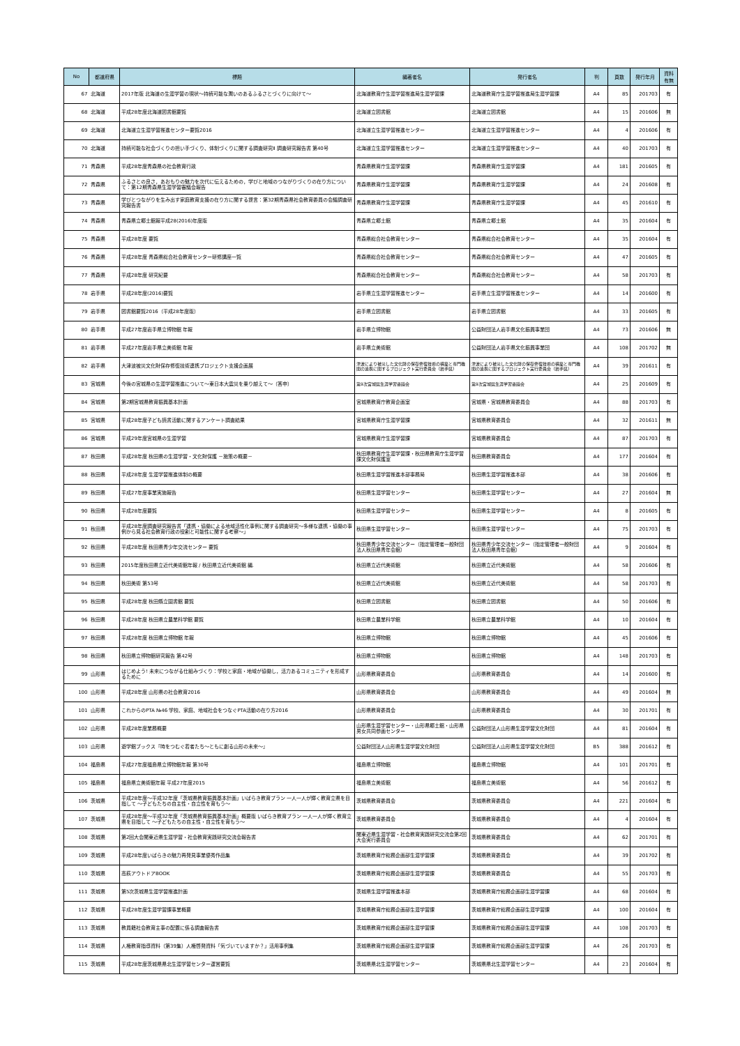| No | 都道府県 | 標題 | 編著者名 | 発行者名 | 判 | 頁数 | 発行年月 | 資料 有無 |
| --- | --- | --- | --- | --- | --- | --- | --- | --- |
| 67 | 北海道 | 2017年版 北海道の生涯学習の現状～持続可能な潤いのあるふるさとづくりに向けて～ | 北海道教育庁生涯学習推進局生涯学習課 | 北海道教育庁生涯学習推進局生涯学習課 | A4 | 85 | 201703 | 有 |
| 68 | 北海道 | 平成28年度北海道図書館要覧 | 北海道立図書館 | 北海道立図書館 | A4 | 15 | 201606 | 無 |
| 69 | 北海道 | 北海道立生涯学習推進センター要覧2016 | 北海道立生涯学習推進センター | 北海道立生涯学習推進センター | A4 | 4 | 201606 | 有 |
| 70 | 北海道 | 持続可能な社会づくりの担い手づくり、体制づくりに関する調査研究Ⅱ 調査研究報告書 第40号 | 北海道立生涯学習推進センター | 北海道立生涯学習推進センター | A4 | 40 | 201703 | 有 |
| 71 | 青森県 | 平成28年度青森県の社会教育行政 | 青森県教育庁生涯学習課 | 青森県教育庁生涯学習課 | A4 | 181 | 201605 | 有 |
| 72 | 青森県 | ふるさとの良さ，あおもりの魅力を次代に伝えるための，学びと地域のつながりづくりの在り方について：第12期青森県生涯学習審議会報告 | 青森県教育庁生涯学習課 | 青森県教育庁生涯学習課 | A4 | 24 | 201608 | 有 |
| 73 | 青森県 | 学びとつながりを生み出す家庭教育支援の在り方に関する提言：第32期青森県社会教育委員の会議調査研究報告書 | 青森県教育庁生涯学習課 | 青森県教育庁生涯学習課 | A4 | 45 | 201610 | 有 |
| 74 | 青森県 | 青森県立郷土館報平成28(2016)年度版 | 青森県立郷土館 | 青森県立郷土館 | A4 | 35 | 201604 | 有 |
| 75 | 青森県 | 平成28年度 要覧 | 青森県総合社会教育センター | 青森県総合社会教育センター | A4 | 35 | 201604 | 有 |
| 76 | 青森県 | 平成28年度 青森県総合社会教育センター研修講座一覧 | 青森県総合社会教育センター | 青森県総合社会教育センター | A4 | 47 | 201605 | 有 |
| 77 | 青森県 | 平成28年度 研究紀要 | 青森県総合社会教育センター | 青森県総合社会教育センター | A4 | 58 | 201703 | 有 |
| 78 | 岩手県 | 平成28年度(2016)要覧 | 岩手県立生涯学習推進センター | 岩手県立生涯学習推進センター | A4 | 14 | 201600 | 有 |
| 79 | 岩手県 | 図書館要覧2016（平成28年度版） | 岩手県立図書館 | 岩手県立図書館 | A4 | 33 | 201605 | 有 |
| 80 | 岩手県 | 平成27年度岩手県立博物館 年報 | 岩手県立博物館 | 公益財団法人岩手県文化振興事業団 | A4 | 73 | 201606 | 無 |
| 81 | 岩手県 | 平成27年度岩手県立美術館 年報 | 岩手県立美術館 | 公益財団法人岩手県文化振興事業団 | A4 | 108 | 201702 | 無 |
| 82 | 岩手県 | 大津波被災文化財保存修復技術連携プロジェクト支援企画展 | 津波により被災した文化財の保存修復技術の構築と専門機関の連携に関するプロジェクト実行委員会（岩手県） | 津波により被災した文化財の保存修復技術の構築と専門機関の連携に関するプロジェクト実行委員会（岩手県） | A4 | 39 | 201611 | 有 |
| 83 | 宮城県 | 今後の宮城県の生涯学習推進について～東日本大震災を乗り越えて～（答申） | 第9次宮城県生涯学習審議会 | 第9次宮城県生涯学習審議会 | A4 | 25 | 201609 | 有 |
| 84 | 宮城県 | 第2期宮城県教育振興基本計画 | 宮城県教育庁教育企画室 | 宮城県・宮城県教育委員会 | A4 | 88 | 201703 | 有 |
| 85 | 宮城県 | 平成28年度子ども読書活動に関するアンケート調査結果 | 宮城県教育庁生涯学習課 | 宮城県教育委員会 | A4 | 32 | 201611 | 無 |
| 86 | 宮城県 | 平成29年度宮城県の生涯学習 | 宮城県教育庁生涯学習課 | 宮城県教育委員会 | A4 | 87 | 201703 | 有 |
| 87 | 秋田県 | 平成28年度 秋田県の生涯学習・文化財保護 －施策の概要－ | 秋田県教育庁生涯学習課・秋田県教育庁生涯学習課文化財保護室 | 秋田県教育委員会 | A4 | 177 | 201604 | 有 |
| 88 | 秋田県 | 平成28年度 生涯学習推進体制の概要 | 秋田県生涯学習推進本部事務局 | 秋田県生涯学習推進本部 | A4 | 38 | 201606 | 有 |
| 89 | 秋田県 | 平成27年度事業実施報告 | 秋田県生涯学習センター | 秋田県生涯学習センター | A4 | 27 | 201604 | 無 |
| 90 | 秋田県 | 平成28年度要覧 | 秋田県生涯学習センター | 秋田県生涯学習センター | A4 | 8 | 201605 | 有 |
| 91 | 秋田県 | 平成28年度調査研究報告書「連携・協働による地域活性化事例に関する調査研究～多様な連携・協働の事例から見る社会教育行政の役割と可能性に関する考察～」 | 秋田県生涯学習センター | 秋田県生涯学習センター | A4 | 75 | 201703 | 有 |
| 92 | 秋田県 | 平成28年度 秋田県青少年交流センター 要覧 | 秋田県青少年交流センター（指定管理者一般財団法人秋田県青年会館） | 秋田県青少年交流センター（指定管理者一般財団法人秋田県青年会館） | A4 | 9 | 201604 | 有 |
| 93 | 秋田県 | 2015年度秋田県立近代美術館年報 / 秋田県立近代美術館 編. | 秋田県立近代美術館 | 秋田県立近代美術館 | A4 | 58 | 201606 | 有 |
| 94 | 秋田県 | 秋田美術 第53号 | 秋田県立近代美術館 | 秋田県立近代美術館 | A4 | 58 | 201703 | 有 |
| 95 | 秋田県 | 平成28年度 秋田縣立圖書館 要覧 | 秋田県立図書館 | 秋田県立図書館 | A4 | 50 | 201606 | 有 |
| 96 | 秋田県 | 平成28年度 秋田県立農業科学館 要覧 | 秋田県立農業科学館 | 秋田県立農業科学館 | A4 | 10 | 201604 | 有 |
| 97 | 秋田県 | 平成28年度 秋田県立博物館 年報 | 秋田県立博物館 | 秋田県立博物館 | A4 | 45 | 201606 | 有 |
| 98 | 秋田県 | 秋田県立博物館研究報告 第42号 | 秋田県立博物館 | 秋田県立博物館 | A4 | 148 | 201703 | 有 |
| 99 | 山形県 | はじめよう! 未来につながる仕組みづくり：学校と家庭・地域が協働し，活力あるコミュニティを形成するために | 山形県教育委員会 | 山形県教育委員会 | A4 | 14 | 201600 | 有 |
| 100 | 山形県 | 平成28年度 山形県の社会教育2016 | 山形県教育委員会 | 山形県教育委員会 | A4 | 49 | 201604 | 無 |
| 101 | 山形県 | これからのPTA №46 学校、家庭、地域社会をつなぐPTA活動の在り方2016 | 山形県教育委員会 | 山形県教育委員会 | A4 | 30 | 201701 | 有 |
| 102 | 山形県 | 平成28年度業務概要 | 山形県生涯学習センター・山形県郷土館・山形県男女共同参画センター | 公益財団法人山形県生涯学習文化財団 | A4 | 81 | 201604 | 有 |
| 103 | 山形県 | 遊学館ブックス『時をつむぐ若者たち～ともに創る山形の未来～』 | 公益財団法人山形県生涯学習文化財団 | 公益財団法人山形県生涯学習文化財団 | B5 | 388 | 201612 | 有 |
| 104 | 福島県 | 平成27年度福島県立博物館年報 第30号 | 福島県立博物館 | 福島県立博物館 | A4 | 101 | 201701 | 有 |
| 105 | 福島県 | 福島県立美術館年報 平成27年度2015 | 福島県立美術館 | 福島県立美術館 | A4 | 56 | 201612 | 有 |
| 106 | 茨城県 | 平成28年度～平成32年度「茨城県教育振興基本計画」いばらき教育プラン 一人一人が輝く教育立県を目指して ～子どもたちの自主性・自立性を育もう～ | 茨城県教育委員会 | 茨城県教育委員会 | A4 | 221 | 201604 | 有 |
| 107 | 茨城県 | 平成28年度～平成32年度「茨城県教育振興基本計画」概要版 いばらき教育プラン 一人一人が輝く教育立県を目指して ～子どもたちの自主性・自立性を育もう～ | 茨城県教育委員会 | 茨城県教育委員会 | A4 | 4 | 201604 | 有 |
| 108 | 茨城県 | 第2回大会関東近県生涯学習・社会教育実践研究交流会報告書 | 関東近県生涯学習・社会教育実践研究交流会第2回大会実行委員会 | 茨城県教育委員会 | A4 | 62 | 201701 | 有 |
| 109 | 茨城県 | 平成28年度いばらきの魅力再発見事業優秀作品集 | 茨城県教育庁総務企画部生涯学習課 | 茨城県教育委員会 | A4 | 39 | 201702 | 有 |
| 110 | 茨城県 | 高萩アウトドアBOOK | 茨城県教育庁総務企画部生涯学習課 | 茨城県教育委員会 | A4 | 55 | 201703 | 有 |
| 111 | 茨城県 | 第5次茨城県生涯学習推進計画 | 茨城県生涯学習推進本部 | 茨城県教育庁総務企画部生涯学習課 | A4 | 68 | 201604 | 有 |
| 112 | 茨城県 | 平成28年度生涯学習課事業概要 | 茨城県教育庁総務企画部生涯学習課 | 茨城県教育庁総務企画部生涯学習課 | A4 | 100 | 201604 | 有 |
| 113 | 茨城県 | 教員籍社会教育主事の配置に係る調査報告書 | 茨城県教育庁総務企画部生涯学習課 | 茨城県教育庁総務企画部生涯学習課 | A4 | 108 | 201703 | 有 |
| 114 | 茨城県 | 人権教育指導資料（第39集）人権啓発資料「気づいていますか？」活用事例集 | 茨城県教育庁総務企画部生涯学習課 | 茨城県教育庁総務企画部生涯学習課 | A4 | 26 | 201703 | 有 |
| 115 | 茨城県 | 平成28年度茨城県県北生涯学習センター運営要覧 | 茨城県県北生涯学習センター | 茨城県県北生涯学習センター | A4 | 23 | 201604 | 有 |